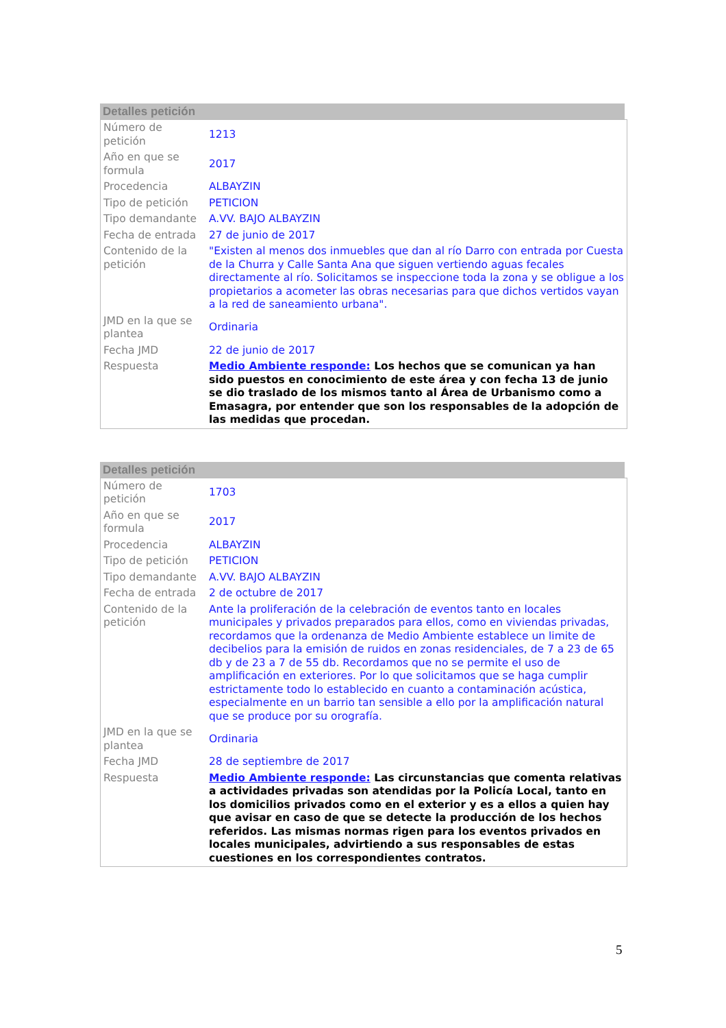Detalles petición
| Número de petición | 1213 |
| Año en que se formula | 2017 |
| Procedencia | ALBAYZIN |
| Tipo de petición | PETICION |
| Tipo demandante | A.VV. BAJO ALBAYZIN |
| Fecha de entrada | 27 de junio de 2017 |
| Contenido de la petición | "Existen al menos dos inmuebles que dan al río Darro con entrada por Cuesta de la Churra y Calle Santa Ana que siguen vertiendo aguas fecales directamente al río. Solicitamos se inspeccione toda la zona y se obligue a los propietarios a acometer las obras necesarias para que dichos vertidos vayan a la red de saneamiento urbana". |
| JMD en la que se plantea | Ordinaria |
| Fecha JMD | 22 de junio de 2017 |
| Respuesta | Medio Ambiente responde: Los hechos que se comunican ya han sido puestos en conocimiento de este área y con fecha 13 de junio se dio traslado de los mismos tanto al Área de Urbanismo como a Emasagra, por entender que son los responsables de la adopción de las medidas que procedan. |
Detalles petición
| Número de petición | 1703 |
| Año en que se formula | 2017 |
| Procedencia | ALBAYZIN |
| Tipo de petición | PETICION |
| Tipo demandante | A.VV. BAJO ALBAYZIN |
| Fecha de entrada | 2 de octubre de 2017 |
| Contenido de la petición | Ante la proliferación de la celebración de eventos tanto en locales municipales y privados preparados para ellos, como en viviendas privadas, recordamos que la ordenanza de Medio Ambiente establece un limite de decibelios para la emisión de ruidos en zonas residenciales, de 7 a 23 de 65 db y de 23 a 7 de 55 db. Recordamos que no se permite el uso de amplificación en exteriores. Por lo que solicitamos que se haga cumplir estrictamente todo lo establecido en cuanto a contaminación acústica, especialmente en un barrio tan sensible a ello por la amplificación natural que se produce por su orografía. |
| JMD en la que se plantea | Ordinaria |
| Fecha JMD | 28 de septiembre de 2017 |
| Respuesta | Medio Ambiente responde: Las circunstancias que comenta relativas a actividades privadas son atendidas por la Policía Local, tanto en los domicilios privados como en el exterior y es a ellos a quien hay que avisar en caso de que se detecte la producción de los hechos referidos. Las mismas normas rigen para los eventos privados en locales municipales, advirtiendo a sus responsables de estas cuestiones en los correspondientes contratos. |
5